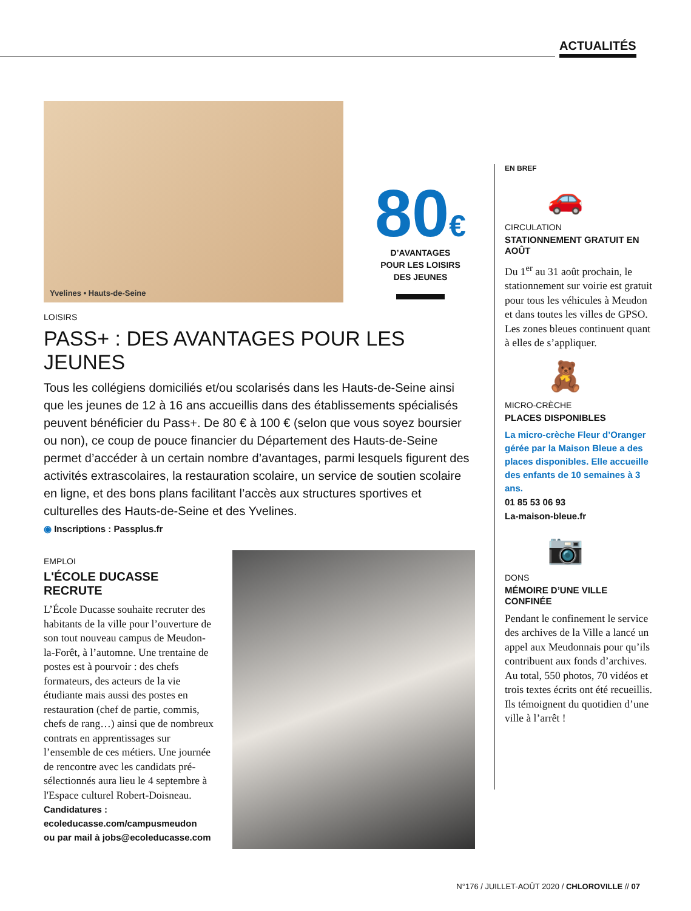ACTUALITÉS
Yvelines • Hauts-de-Seine
80€
D’AVANTAGES
POUR LES LOISIRS
DES JEUNES
LOISIRS
PASS+ : DES AVANTAGES POUR LES JEUNES
Tous les collégiens domiciliés et/ou scolarisés dans les Hauts-de-Seine ainsi que les jeunes de 12 à 16 ans accueillis dans des établissements spécialisés peuvent bénéficier du Pass+. De 80 € à 100 € (selon que vous soyez boursier ou non), ce coup de pouce financier du Département des Hauts-de-Seine permet d’accéder à un certain nombre d’avantages, parmi lesquels figurent des activités extrascolaires, la restauration scolaire, un service de soutien scolaire en ligne, et des bons plans facilitant l’accès aux structures sportives et culturelles des Hauts-de-Seine et des Yvelines.
◉ Inscriptions : Passplus.fr
EMPLOI
L'ÉCOLE DUCASSE
RECRUTE
L’École Ducasse souhaite recruter des habitants de la ville pour l’ouverture de son tout nouveau campus de Meudon-la-Forêt, à l’automne. Une trentaine de postes est à pourvoir : des chefs formateurs, des acteurs de la vie étudiante mais aussi des postes en restauration (chef de partie, commis, chefs de rang…) ainsi que de nombreux contrats en apprentissages sur l’ensemble de ces métiers. Une journée de rencontre avec les candidats pré-sélectionnés aura lieu le 4 septembre à l'Espace culturel Robert-Doisneau.
Candidatures :
ecoleducasse.com/campusmeudon
ou par mail à jobs@ecoleducasse.com
EN BREF
🚗
CIRCULATION
STATIONNEMENT GRATUIT EN AOÛT
Du 1<sup>er</sup> au 31 août prochain, le stationnement sur voirie est gratuit pour tous les véhicules à Meudon et dans toutes les villes de GPSO. Les zones bleues continuent quant à elles de s’appliquer.
🧸
MICRO-CRÈCHE
PLACES DISPONIBLES
La micro-crèche Fleur d’Oranger gérée par la Maison Bleue a des places disponibles. Elle accueille des enfants de 10 semaines à 3 ans.
01 85 53 06 93
La-maison-bleue.fr
📷
DONS
MÉMOIRE D’UNE VILLE CONFINÉE
Pendant le confinement le service des archives de la Ville a lancé un appel aux Meudonnais pour qu’ils contribuent aux fonds d’archives. Au total, 550 photos, 70 vidéos et trois textes écrits ont été recueillis. Ils témoignent du quotidien d’une ville à l’arrêt !
N°176 / JUILLET-AOÛT 2020 / CHLOROVILLE // 07